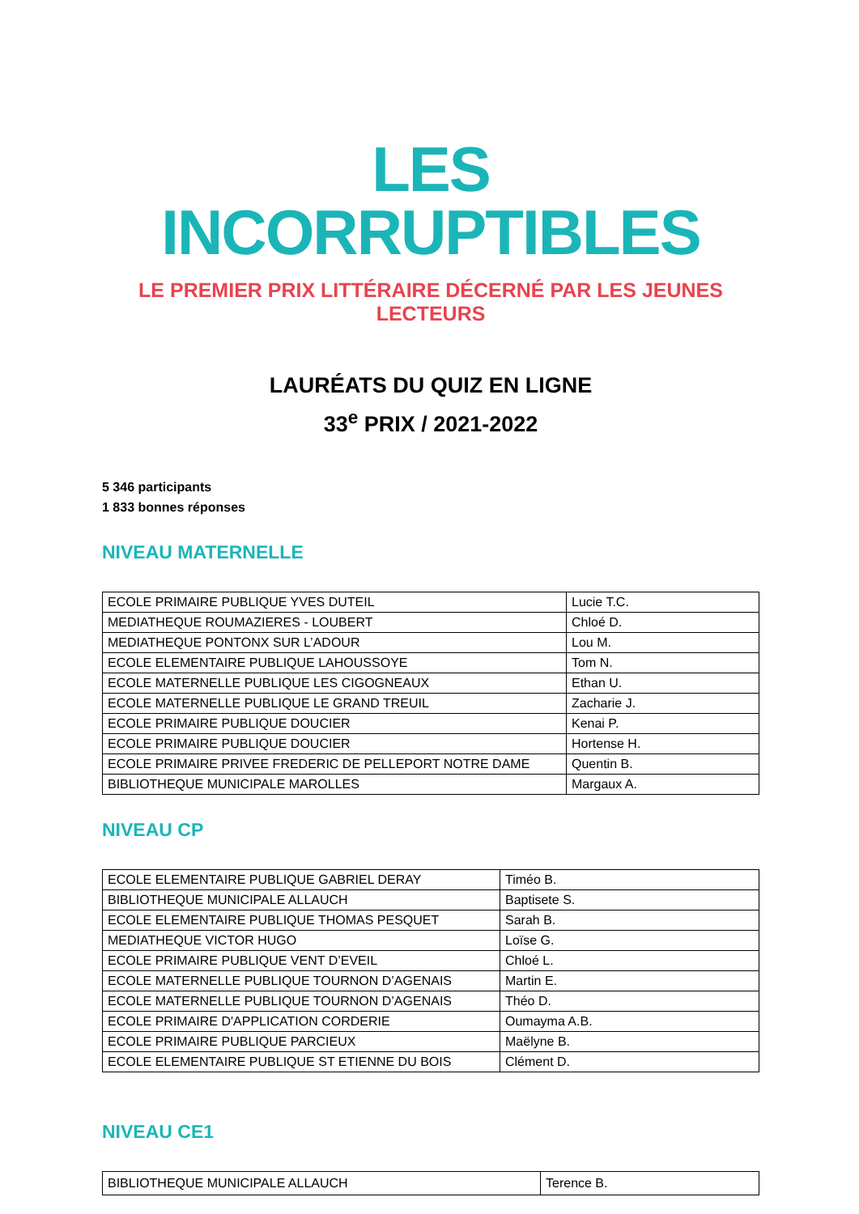LES INCORRUPTIBLES
LE PREMIER PRIX LITTÉRAIRE DÉCERNÉ PAR LES JEUNES LECTEURS
LAURÉATS DU QUIZ EN LIGNE
33<sup>e</sup> PRIX / 2021-2022
5 346 participants
1 833 bonnes réponses
NIVEAU MATERNELLE
| ECOLE PRIMAIRE PUBLIQUE YVES DUTEIL | Lucie T.C. |
| MEDIATHEQUE ROUMAZIERES - LOUBERT | Chloé D. |
| MEDIATHEQUE PONTONX SUR L’ADOUR | Lou M. |
| ECOLE ELEMENTAIRE PUBLIQUE LAHOUSSOYE | Tom N. |
| ECOLE MATERNELLE PUBLIQUE LES CIGOGNEAUX | Ethan U. |
| ECOLE MATERNELLE PUBLIQUE LE GRAND TREUIL | Zacharie J. |
| ECOLE PRIMAIRE PUBLIQUE DOUCIER | Kenai P. |
| ECOLE PRIMAIRE PUBLIQUE DOUCIER | Hortense H. |
| ECOLE PRIMAIRE PRIVEE FREDERIC DE PELLEPORT NOTRE DAME | Quentin B. |
| BIBLIOTHEQUE MUNICIPALE MAROLLES | Margaux A. |
NIVEAU CP
| ECOLE ELEMENTAIRE PUBLIQUE GABRIEL DERAY | Timéo B. |
| BIBLIOTHEQUE MUNICIPALE ALLAUCH | Baptisete S. |
| ECOLE ELEMENTAIRE PUBLIQUE THOMAS PESQUET | Sarah B. |
| MEDIATHEQUE VICTOR HUGO | Loïse G. |
| ECOLE PRIMAIRE PUBLIQUE VENT D’EVEIL | Chloé L. |
| ECOLE MATERNELLE PUBLIQUE TOURNON D’AGENAIS | Martin E. |
| ECOLE MATERNELLE PUBLIQUE TOURNON D’AGENAIS | Théo D. |
| ECOLE PRIMAIRE D'APPLICATION CORDERIE | Oumayma A.B. |
| ECOLE PRIMAIRE PUBLIQUE PARCIEUX | Maëlyne B. |
| ECOLE ELEMENTAIRE PUBLIQUE ST ETIENNE DU BOIS | Clément D. |
NIVEAU CE1
| BIBLIOTHEQUE MUNICIPALE ALLAUCH | Terence B. |